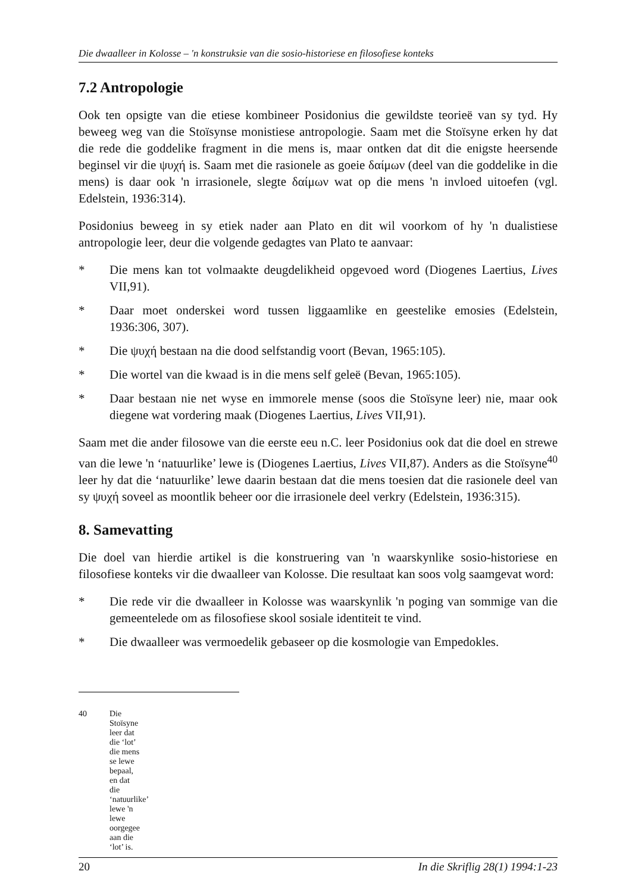Die dwaalleer in Kolosse – 'n konstruksie van die sosio-historiese en filosofiese konteks
7.2 Antropologie
Ook ten opsigte van die etiese kombineer Posidonius die gewildste teorieë van sy tyd. Hy beweeg weg van die Stoïsynse monistiese antropologie. Saam met die Stoïsyne erken hy dat die rede die goddelike fragment in die mens is, maar ontken dat dit die enigste heersende beginsel vir die ψυχή is. Saam met die rasionele as goeie δαίμων (deel van die goddelike in die mens) is daar ook 'n irrasionele, slegte δαίμων wat op die mens 'n invloed uitoefen (vgl. Edelstein, 1936:314).
Posidonius beweeg in sy etiek nader aan Plato en dit wil voorkom of hy 'n dualistiese antropologie leer, deur die volgende gedagtes van Plato te aanvaar:
* Die mens kan tot volmaakte deugdelikheid opgevoed word (Diogenes Laertius, Lives VII,91).
* Daar moet onderskei word tussen liggaamlike en geestelike emosies (Edelstein, 1936:306, 307).
* Die ψυχή bestaan na die dood selfstandig voort (Bevan, 1965:105).
* Die wortel van die kwaad is in die mens self geleë (Bevan, 1965:105).
* Daar bestaan nie net wyse en immorele mense (soos die Stoïsyne leer) nie, maar ook diegene wat vordering maak (Diogenes Laertius, Lives VII,91).
Saam met die ander filosowe van die eerste eeu n.C. leer Posidonius ook dat die doel en strewe van die lewe 'n ‘natuurlike’ lewe is (Diogenes Laertius, Lives VII,87). Anders as die Stoïsyne<sup>40</sup> leer hy dat die ‘natuurlike’ lewe daarin bestaan dat die mens toesien dat die rasionele deel van sy ψυχή soveel as moontlik beheer oor die irrasionele deel verkry (Edelstein, 1936:315).
8. Samevatting
Die doel van hierdie artikel is die konstruering van 'n waarskynlike sosio-historiese en filosofiese konteks vir die dwaalleer van Kolosse. Die resultaat kan soos volg saamgevat word:
* Die rede vir die dwaalleer in Kolosse was waarskynlik 'n poging van sommige van die gemeentelede om as filosofiese skool sosiale identiteit te vind.
* Die dwaalleer was vermoedelik gebaseer op die kosmologie van Empedokles.
40 Die Stoïsyne leer dat die ‘lot’ die mens se lewe bepaal, en dat die ‘natuurlike’ lewe 'n lewe oorgegee aan die ‘lot’ is.
20 In die Skriflig 28(1) 1994:1-23